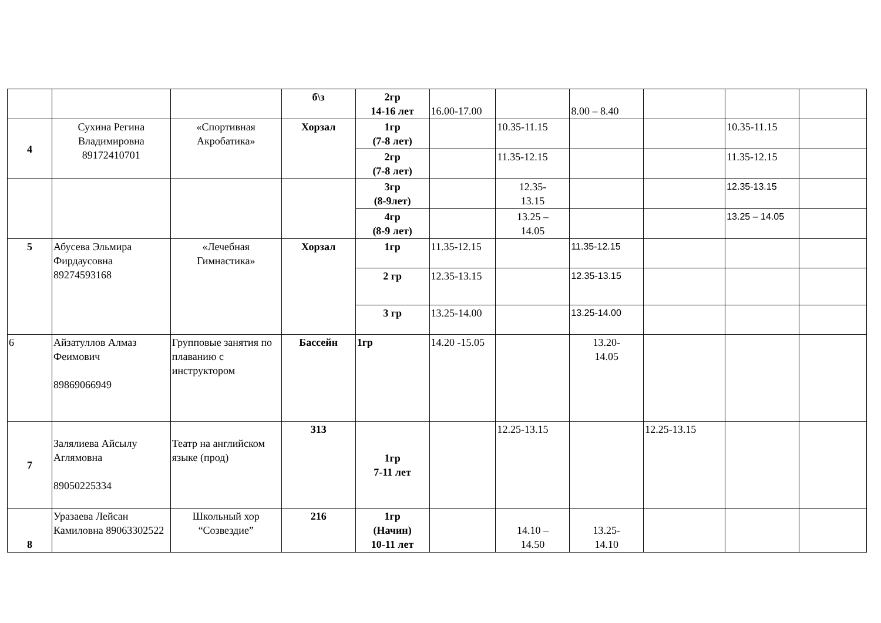| | | | б\з | 2гр 14-16 лет | 16.00-17.00 | | 8.00 – 8.40 | | | |
| 4 | Сухина Регина Владимировна 89172410701 | «Спортивная Акробатика» | Хорзал | 1гр (7-8 лет) | | 10.35-11.15 | | | 10.35-11.15 | |
| | | | | 2гр (7-8 лет) | | 11.35-12.15 | | | 11.35-12.15 | |
| | | | | 3гр (8-9лет) | | 12.35- 13.15 | | | 12.35-13.15 | |
| | | | | 4гр (8-9 лет) | | 13.25 – 14.05 | | | 13.25 – 14.05 | |
| 5 | Абусева Эльмира Фирдаусовна 89274593168 | «Лечебная Гимнастика» | Хорзал | 1гр | 11.35-12.15 | | 11.35-12.15 | | | |
| | | | | 2 гр | 12.35-13.15 | | 12.35-13.15 | | | |
| | | | | 3 гр | 13.25-14.00 | | 13.25-14.00 | | | |
| 6 | Айзатуллов Алмаз Феимович 89869066949 | Групповые занятия по плаванию с инструктором | Бассейн | 1гр | 14.20 -15.05 | | 13.20- 14.05 | | | |
| 7 | Залялиева Айсылу Аглямовна 89050225334 | Театр на английском языке (прод) | 313 | 1гр 7-11 лет | | 12.25-13.15 | | 12.25-13.15 | | |
| 8 | Уразаева Лейсан Камиловна 89063302522 | Школьный хор “Созвездие” | 216 | 1гр (Начин) 10-11 лет | | 14.10 – 14.50 | 13.25- 14.10 | | | |